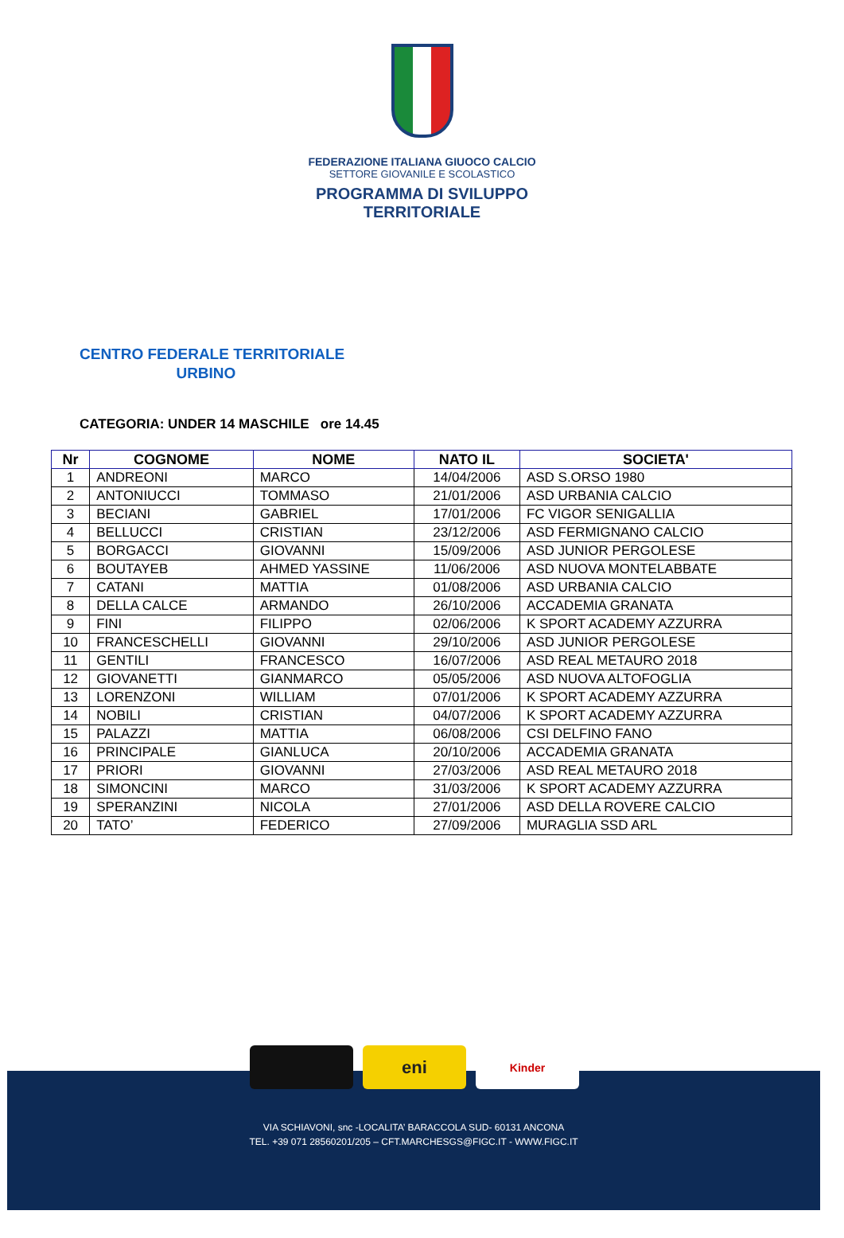FEDERAZIONE ITALIANA GIUOCO CALCIO
SETTORE GIOVANILE E SCOLASTICO
PROGRAMMA DI SVILUPPO
TERRITORIALE
CENTRO FEDERALE TERRITORIALE
URBINO
CATEGORIA: UNDER 14 MASCHILE ore 14.45
| Nr | COGNOME | NOME | NATO IL | SOCIETA' |
| --- | --- | --- | --- | --- |
| 1 | ANDREONI | MARCO | 14/04/2006 | ASD S.ORSO 1980 |
| 2 | ANTONIUCCI | TOMMASO | 21/01/2006 | ASD URBANIA CALCIO |
| 3 | BECIANI | GABRIEL | 17/01/2006 | FC VIGOR SENIGALLIA |
| 4 | BELLUCCI | CRISTIAN | 23/12/2006 | ASD FERMIGNANO CALCIO |
| 5 | BORGACCI | GIOVANNI | 15/09/2006 | ASD JUNIOR PERGOLESE |
| 6 | BOUTAYEB | AHMED YASSINE | 11/06/2006 | ASD NUOVA MONTELABBATE |
| 7 | CATANI | MATTIA | 01/08/2006 | ASD URBANIA CALCIO |
| 8 | DELLA CALCE | ARMANDO | 26/10/2006 | ACCADEMIA GRANATA |
| 9 | FINI | FILIPPO | 02/06/2006 | K SPORT ACADEMY AZZURRA |
| 10 | FRANCESCHELLI | GIOVANNI | 29/10/2006 | ASD JUNIOR PERGOLESE |
| 11 | GENTILI | FRANCESCO | 16/07/2006 | ASD REAL METAURO 2018 |
| 12 | GIOVANETTI | GIANMARCO | 05/05/2006 | ASD NUOVA ALTOFOGLIA |
| 13 | LORENZONI | WILLIAM | 07/01/2006 | K SPORT ACADEMY AZZURRA |
| 14 | NOBILI | CRISTIAN | 04/07/2006 | K SPORT ACADEMY AZZURRA |
| 15 | PALAZZI | MATTIA | 06/08/2006 | CSI DELFINO FANO |
| 16 | PRINCIPALE | GIANLUCA | 20/10/2006 | ACCADEMIA GRANATA |
| 17 | PRIORI | GIOVANNI | 27/03/2006 | ASD REAL METAURO 2018 |
| 18 | SIMONCINI | MARCO | 31/03/2006 | K SPORT ACADEMY AZZURRA |
| 19 | SPERANZINI | NICOLA | 27/01/2006 | ASD DELLA ROVERE CALCIO |
| 20 | TATO’ | FEDERICO | 27/09/2006 | MURAGLIA SSD ARL |
eni
Kinder
VIA SCHIAVONI, snc -LOCALITA’ BARACCOLA SUD- 60131 ANCONA
TEL. +39 071 28560201/205 – CFT.MARCHESGS@FIGC.IT - WWW.FIGC.IT